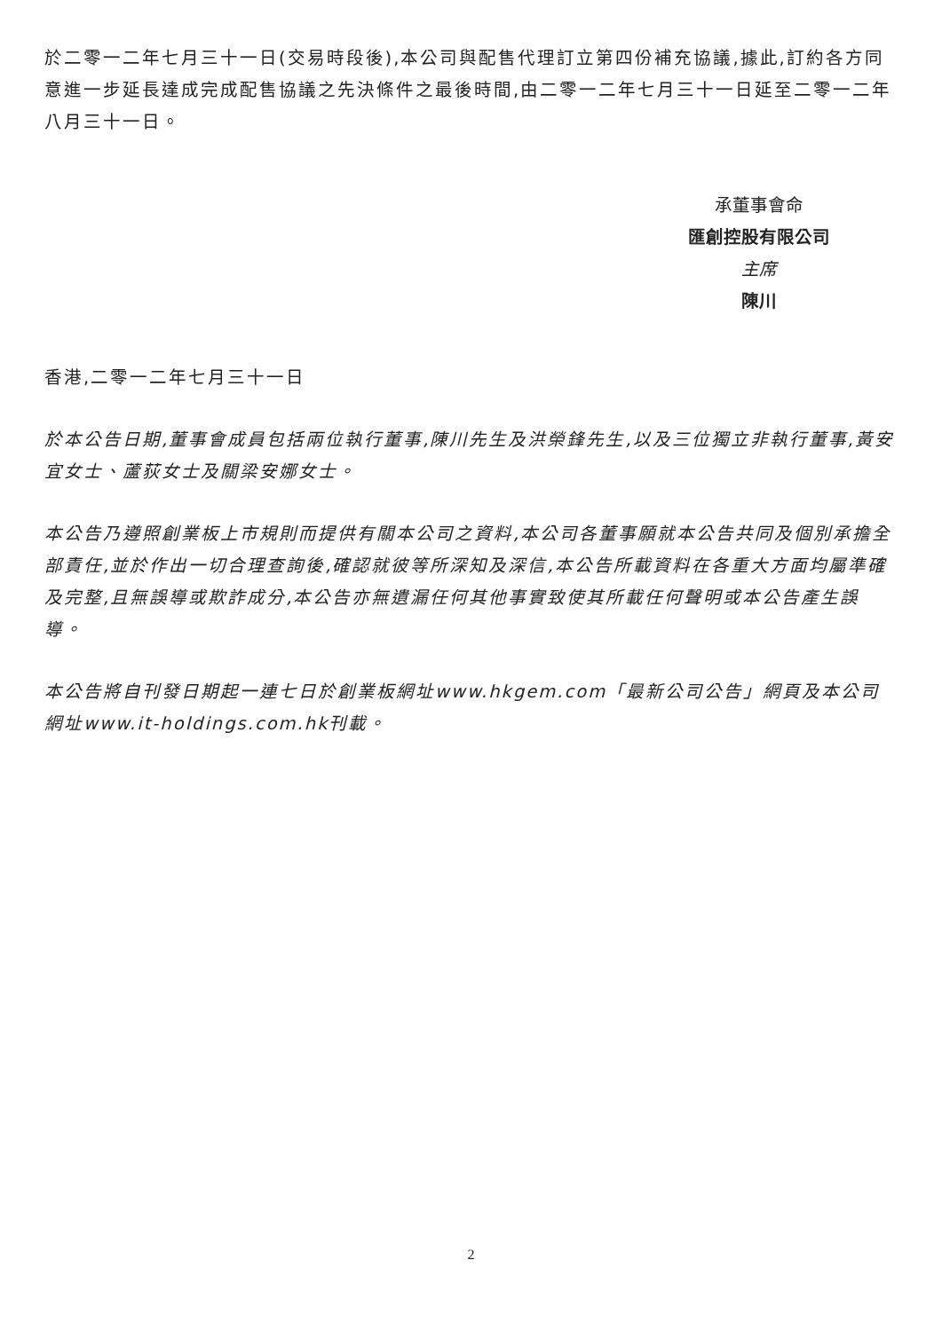於二零一二年七月三十一日(交易時段後),本公司與配售代理訂立第四份補充協議,據此,訂約各方同意進一步延長達成完成配售協議之先決條件之最後時間,由二零一二年七月三十一日延至二零一二年八月三十一日。
承董事會命
匯創控股有限公司
主席
陳川
香港,二零一二年七月三十一日
於本公告日期,董事會成員包括兩位執行董事,陳川先生及洪榮鋒先生,以及三位獨立非執行董事,黃安宜女士、蘆荻女士及關梁安娜女士。
本公告乃遵照創業板上市規則而提供有關本公司之資料,本公司各董事願就本公告共同及個別承擔全部責任,並於作出一切合理查詢後,確認就彼等所深知及深信,本公告所載資料在各重大方面均屬準確及完整,且無誤導或欺詐成分,本公告亦無遺漏任何其他事實致使其所載任何聲明或本公告產生誤導。
本公告將自刊發日期起一連七日於創業板網址www.hkgem.com「最新公司公告」網頁及本公司網址www.it-holdings.com.hk刊載。
2